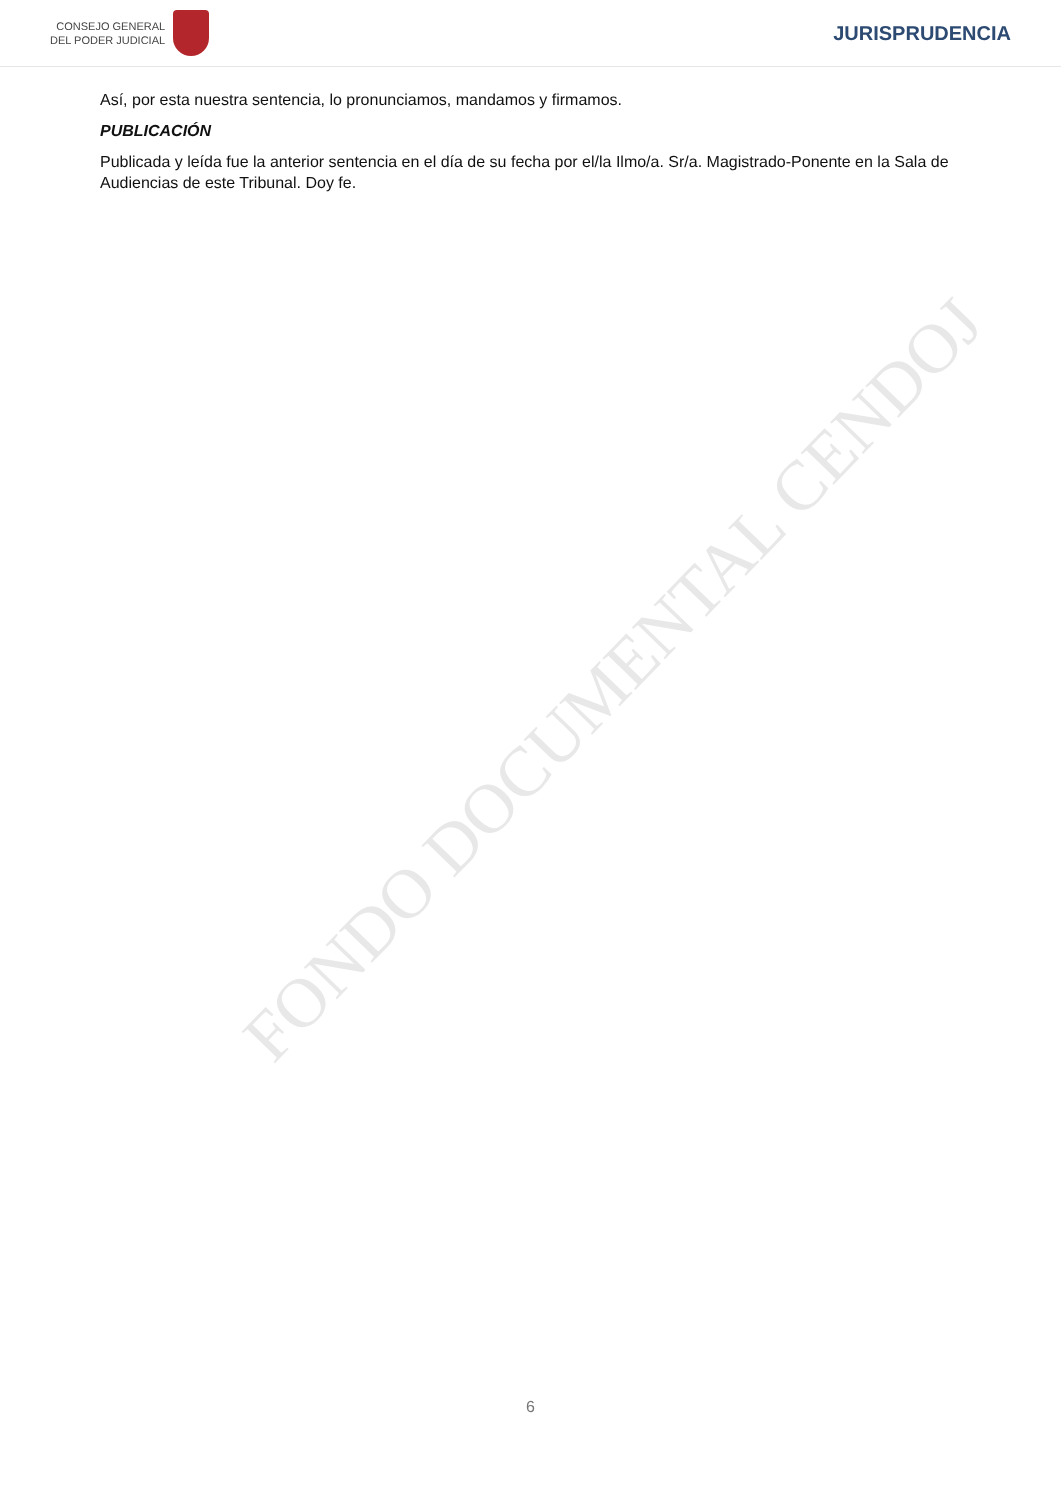CONSEJO GENERAL
DEL PODER JUDICIAL
JURISPRUDENCIA
Así, por esta nuestra sentencia, lo pronunciamos, mandamos y firmamos.
PUBLICACIÓN
Publicada y leída fue la anterior sentencia en el día de su fecha por el/la Ilmo/a. Sr/a. Magistrado-Ponente en la Sala de Audiencias de este Tribunal. Doy fe.
FONDO DOCUMENTAL CENDOJ
6